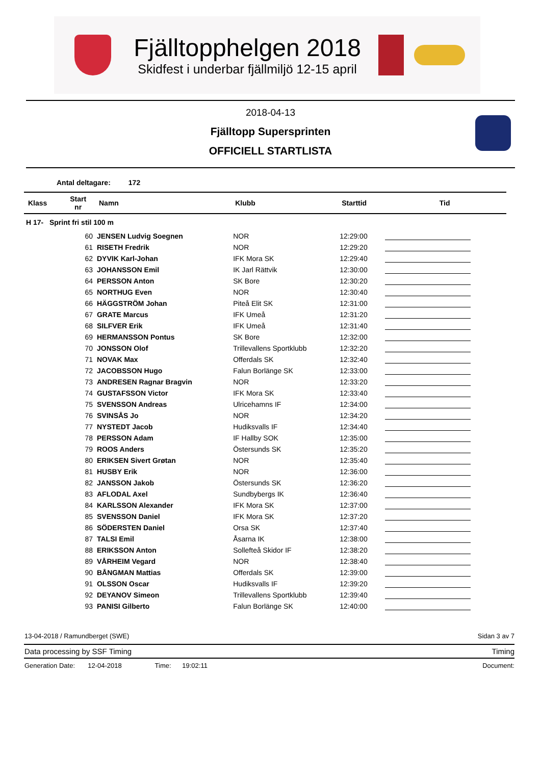Fjälltopphelgen 2018
Skidfest i underbar fjällmiljö 12-15 april
2018-04-13
Fjälltopp Supersprinten
OFFICIELL STARTLISTA
Antal deltagare: 172
| Klass | Start nr | Namn | Klubb | Starttid | Tid |
| --- | --- | --- | --- | --- | --- |
| H 17- Sprint fri stil 100 m | | | | | |
| | 60 | JENSEN Ludvig Soegnen | NOR | 12:29:00 | |
| | 61 | RISETH Fredrik | NOR | 12:29:20 | |
| | 62 | DYVIK Karl-Johan | IFK Mora SK | 12:29:40 | |
| | 63 | JOHANSSON Emil | IK Jarl Rättvik | 12:30:00 | |
| | 64 | PERSSON Anton | SK Bore | 12:30:20 | |
| | 65 | NORTHUG Even | NOR | 12:30:40 | |
| | 66 | HÄGGSTRÖM Johan | Piteå Elit SK | 12:31:00 | |
| | 67 | GRATE Marcus | IFK Umeå | 12:31:20 | |
| | 68 | SILFVER Erik | IFK Umeå | 12:31:40 | |
| | 69 | HERMANSSON Pontus | SK Bore | 12:32:00 | |
| | 70 | JONSSON Olof | Trillevallens Sportklubb | 12:32:20 | |
| | 71 | NOVAK Max | Offerdals SK | 12:32:40 | |
| | 72 | JACOBSSON Hugo | Falun Borlänge SK | 12:33:00 | |
| | 73 | ANDRESEN Ragnar Bragvin | NOR | 12:33:20 | |
| | 74 | GUSTAFSSON Victor | IFK Mora SK | 12:33:40 | |
| | 75 | SVENSSON Andreas | Ulricehamns IF | 12:34:00 | |
| | 76 | SVINSÅS Jo | NOR | 12:34:20 | |
| | 77 | NYSTEDT Jacob | Hudiksvalls IF | 12:34:40 | |
| | 78 | PERSSON Adam | IF Hallby SOK | 12:35:00 | |
| | 79 | ROOS Anders | Östersunds SK | 12:35:20 | |
| | 80 | ERIKSEN Sivert Grøtan | NOR | 12:35:40 | |
| | 81 | HUSBY Erik | NOR | 12:36:00 | |
| | 82 | JANSSON Jakob | Östersunds SK | 12:36:20 | |
| | 83 | AFLODAL Axel | Sundbybergs IK | 12:36:40 | |
| | 84 | KARLSSON Alexander | IFK Mora SK | 12:37:00 | |
| | 85 | SVENSSON Daniel | IFK Mora SK | 12:37:20 | |
| | 86 | SÖDERSTEN Daniel | Orsa SK | 12:37:40 | |
| | 87 | TALSI Emil | Åsarna IK | 12:38:00 | |
| | 88 | ERIKSSON Anton | Sollefteå Skidor IF | 12:38:20 | |
| | 89 | VÅRHEIM Vegard | NOR | 12:38:40 | |
| | 90 | BÅNGMAN Mattias | Offerdals SK | 12:39:00 | |
| | 91 | OLSSON Oscar | Hudiksvalls IF | 12:39:20 | |
| | 92 | DEYANOV Simeon | Trillevallens Sportklubb | 12:39:40 | |
| | 93 | PANISI Gilberto | Falun Borlänge SK | 12:40:00 | |
13-04-2018 / Ramundberget (SWE) Sidan 3 av 7
Data processing by SSF Timing Timing
Generation Date: 12-04-2018 Time: 19:02:11 Document: